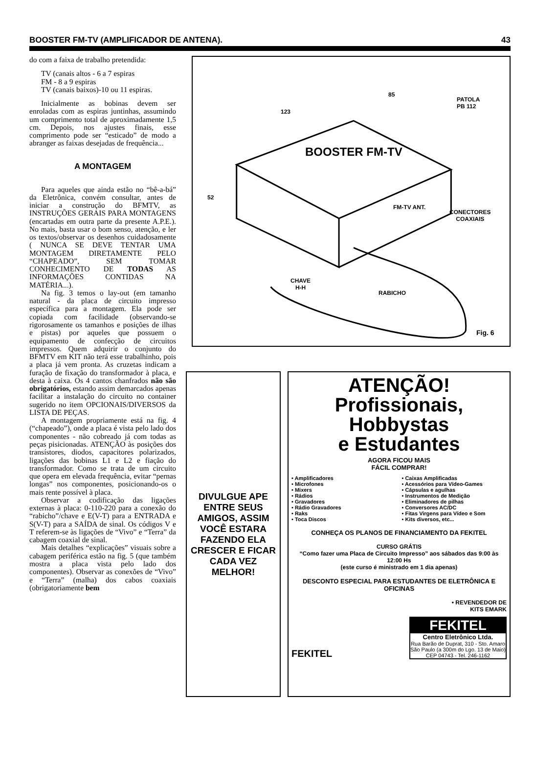BOOSTER FM-TV (AMPLIFICADOR DE ANTENA). 43
do com a faixa de trabalho pretendida:
TV (canais altos - 6 a 7 espiras
FM - 8 a 9 espiras
TV (canais baixos)-10 ou 11 espiras.
Inicialmente as bobinas devem ser enroladas com as espiras juntinhas, assumindo um comprimento total de aproximadamente 1,5 cm. Depois, nos ajustes finais, esse comprimento pode ser “esticado” de modo a abranger as faixas desejadas de frequência...
A MONTAGEM
Para aqueles que ainda estão no “bê-a-bá” da Eletrônica, convém consultar, antes de iniciar a construção do BFMTV, as INSTRUÇÕES GERAIS PARA MONTAGENS (encartadas em outra parte da presente A.P.E.). No mais, basta usar o bom senso, atenção, e ler os textos/observar os desenhos cuidadosamente ( NUNCA SE DEVE TENTAR UMA MONTAGEM DIRETAMENTE PELO “CHAPEADO”, SEM TOMAR CONHECIMENTO DE TODAS AS INFORMAÇÕES CONTIDAS NA MATÉRIA...).
Na fig. 3 temos o lay-out (em tamanho natural - da placa de circuito impresso específica para a montagem. Ela pode ser copiada com facilidade (observando-se rigorosamente os tamanhos e posições de ilhas e pistas) por aqueles que possuem o equipamento de confecção de circuitos impressos. Quem adquirir o conjunto do BFMTV em KIT não terá esse trabalhinho, pois a placa já vem pronta. As cruzetas indicam a furação de fixação do transformador à placa, e desta à caixa. Os 4 cantos chanfrados não são obrigatórios, estando assim demarcados apenas facilitar a instalação do circuito no container sugerido no item OPCIONAIS/DIVERSOS da LISTA DE PEÇAS.
A montagem propriamente está na fig. 4 (“chapeado”), onde a placa é vista pelo lado dos componentes - não cobreado já com todas as peças pisicionadas. ATENÇÃO às posições dos transístores, diodos, capacitores polarizados, ligações das bobinas L1 e L2 e fiação do transformador. Como se trata de um circuito que opera em elevada frequência, evitar “pernas longas” nos componentes, posicionando-os o mais rente possível à placa.
Observar a codificação das ligações externas à placa: 0-110-220 para a conexão do “rabicho”/chave e E(V-T) para a ENTRADA e S(V-T) para a SAÍDA de sinal. Os códigos V e T referem-se às ligações de “Vivo” e “Terra” da cabagem coaxial de sinal.
Mais detalhes “explicações” visuais sobre a cabagem periférica estão na fig. 5 (que também mostra a placa vista pelo lado dos componentes). Observar as conexões de “Vivo” e “Terra” (malha) dos cabos coaxiais (obrigatoriamente bem
BOOSTER FM-TV
85
123
52
PATOLA
PB 112
CONECTORES
COAXIAIS
FM-TV ANT.
CHAVE
H-H
RABICHO
Fig. 6
DIVULGUE APE ENTRE SEUS AMIGOS, ASSIM VOCÊ ESTARA FAZENDO ELA CRESCER E FICAR CADA VEZ MELHOR!
ATENÇÃO!
Profissionais, Hobbystas
e Estudantes
AGORA FICOU MAIS
FÁCIL COMPRAR!
• Amplificadores
• Microfones
• Mixers
• Rádios
• Gravadores
• Rádio Gravadores
• Raks
• Toca Discos
• Caixas Amplificadas
• Acessórios para Vídeo-Games
• Cápsulas e agulhas
• Instrumentos de Medição
• Eliminadores de pilhas
• Conversores AC/DC
• Fitas Virgens para Vídeo e Som
• Kits diversos, etc...
CONHEÇA OS PLANOS DE FINANCIAMENTO DA FEKITEL
CURSO GRÁTIS
“Como fazer uma Placa de Circuito Impresso” aos sábados das 9:00 às 12:00 Hs
(este curso é ministrado em 1 dia apenas)
DESCONTO ESPECIAL PARA ESTUDANTES DE ELETRÔNICA E OFICINAS
• REVENDEDOR DE
KITS EMARK
FEKITEL
FEKITEL
Centro Eletrônico Ltda.
Rua Barão de Duprat, 310 - Sto. Amaro
São Paulo (a 300m do Lgo. 13 de Maio)
CEP 04743 - Tel. 246-1162